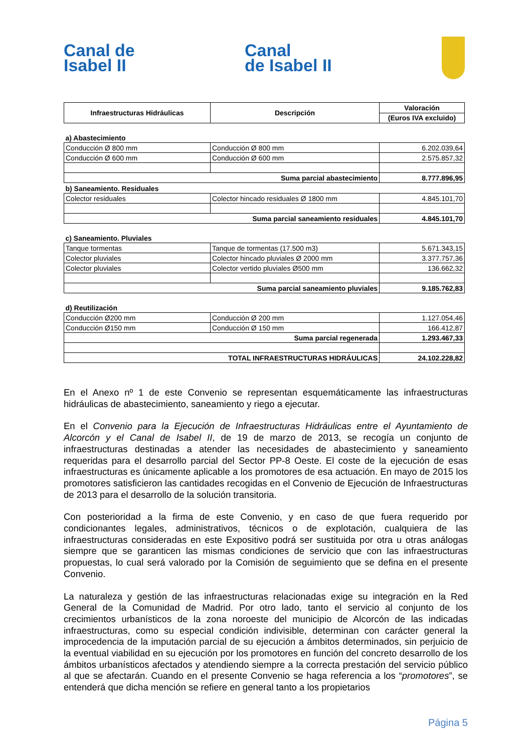Canal de
Isabel II
Canal
de Isabel II
| Infraestructuras Hidráulicas | Descripción | Valoración |
| --- | --- | --- |
| | | (Euros IVA excluido) |
| a) Abastecimiento | | |
| Conducción Ø 800 mm | Conducción Ø 800 mm | 6.202.039,64 |
| Conducción Ø 600 mm | Conducción Ø 600 mm | 2.575.857,32 |
| Suma parcial abastecimiento | | 8.777.896,95 |
| b) Saneamiento. Residuales | | |
| Colector residuales | Colector hincado residuales Ø 1800 mm | 4.845.101,70 |
| Suma parcial saneamiento residuales | | 4.845.101,70 |
| c) Saneamiento. Pluviales | | |
| Tanque tormentas | Tanque de tormentas (17.500 m3) | 5.671.343,15 |
| Colector pluviales | Colector hincado pluviales Ø 2000 mm | 3.377.757,36 |
| Colector pluviales | Colector vertido pluviales Ø500 mm | 136.662,32 |
| Suma parcial saneamiento pluviales | | 9.185.762,83 |
| d) Reutilización | | |
| Conducción Ø200 mm | Conducción Ø 200 mm | 1.127.054,46 |
| Conducción Ø150 mm | Conducción Ø 150 mm | 166.412,87 |
| Suma parcial regenerada | | 1.293.467,33 |
| TOTAL INFRAESTRUCTURAS HIDRÁULICAS | | 24.102.228,82 |
En el Anexo nº 1 de este Convenio se representan esquemáticamente las infraestructuras hidráulicas de abastecimiento, saneamiento y riego a ejecutar.
En el Convenio para la Ejecución de Infraestructuras Hidráulicas entre el Ayuntamiento de Alcorcón y el Canal de Isabel II, de 19 de marzo de 2013, se recogía un conjunto de infraestructuras destinadas a atender las necesidades de abastecimiento y saneamiento requeridas para el desarrollo parcial del Sector PP-8 Oeste. El coste de la ejecución de esas infraestructuras es únicamente aplicable a los promotores de esa actuación. En mayo de 2015 los promotores satisficieron las cantidades recogidas en el Convenio de Ejecución de Infraestructuras de 2013 para el desarrollo de la solución transitoria.
Con posterioridad a la firma de este Convenio, y en caso de que fuera requerido por condicionantes legales, administrativos, técnicos o de explotación, cualquiera de las infraestructuras consideradas en este Expositivo podrá ser sustituida por otra u otras análogas siempre que se garanticen las mismas condiciones de servicio que con las infraestructuras propuestas, lo cual será valorado por la Comisión de seguimiento que se defina en el presente Convenio.
La naturaleza y gestión de las infraestructuras relacionadas exige su integración en la Red General de la Comunidad de Madrid. Por otro lado, tanto el servicio al conjunto de los crecimientos urbanísticos de la zona noroeste del municipio de Alcorcón de las indicadas infraestructuras, como su especial condición indivisible, determinan con carácter general la improcedencia de la imputación parcial de su ejecución a ámbitos determinados, sin perjuicio de la eventual viabilidad en su ejecución por los promotores en función del concreto desarrollo de los ámbitos urbanísticos afectados y atendiendo siempre a la correcta prestación del servicio público al que se afectarán. Cuando en el presente Convenio se haga referencia a los “promotores”, se entenderá que dicha mención se refiere en general tanto a los propietarios
Página 5